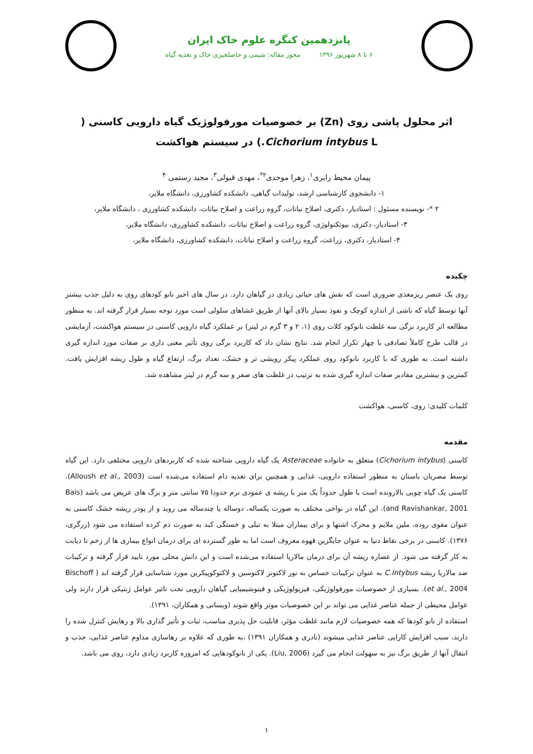پانزدهمین کنگره علوم خاک ایران
۶ تا ۸ شهریور ۱۳۹۶ محور مقاله: شیمی و حاصلخیزی خاک و تغذیه گیاه
اثر محلول پاشی روی (Zn) بر خصوصیات مورفولوژیک گیاه دارویی کاسنی ( Cichorium intybus L.) در سیستم هواکشت
پیمان محیط رابری<sup>۱</sup>، زهرا موحدی<sup>۲*</sup>، مهدی قبولی<sup>۳</sup>، مجید رستمی <sup>۴</sup>
۱- دانشجوی کارشناسی ارشد، تولیدات گیاهی، دانشکده کشاورزی، دانشگاه ملایر،
۲ *- نویسنده مسئول : استادیار، دکتری، اصلاح نباتات، گروه زراعت و اصلاح نباتات، دانشکده کشاورزی ، دانشگاه ملایر،
۳- استادیار، دکتری، بیوتکنولوژی، گروه زراعت و اصلاح نباتات، دانشکده کشاورزی، دانشگاه ملایر،
۴- استادیار، دکتری، زراعت، گروه زراعت و اصلاح نباتات، دانشکده کشاورزی، دانشگاه ملایر،
چکیده
روی یک عنصر ریزمغذی ضروری است که نقش های حیاتی زیادی در گیاهان دارد. در سال های اخیر نانو کودهای روی به دلیل جذب بیشتر آنها توسط گیاه که ناشی از اندازه کوچک و نفوذ بسیار بالای آنها از طریق غشاهای سلولی است مورد توجه بسیار قرار گرفته اند. به منظور مطالعه اثر کاربرد برگی سه غلظت نانوکود کلات روی (۱، ۲ و ۳ گرم در لیتر) بر عملکرد گیاه دارویی کاسنی در سیستم هواکشت، آزمایشی در قالب طرح کاملاً تصادفی با چهار تکرار انجام شد. نتایج نشان داد که کاربرد برگی روی تأثیر معنی داری بر صفات مورد اندازه گیری داشته است. به طوری که با کاربرد نانوکود روی عملکرد پیکر رویشی تر و خشک، تعداد برگ، ارتفاع گیاه و طول ریشه افزایش یافت. کمترین و بیشترین مقادیر صفات اندازه گیری شده به ترتیب در غلظت های صفر و سه گرم در لیتر مشاهده شد.
کلمات کلیدی: روی، کاسنی، هواکشت
مقدمه
کاسنی (Cichorium intybus) متعلق به خانواده Asteraceae یک گیاه دارویی شناخته شده که کاربردهای دارویی مختلفی دارد. این گیاه توسط مصریان باستان به منظور استفاده دارویی، غذایی و همچنین برای تغذیه دام استفاده می‌شده است (Alloush et al., 2003). کاسنی یک گیاه چوبی بالارونده است با طول حدوداً یک متر با ریشه ی عمودی نرم حدودا ۷۵ سانتی متر و برگ های عریض می باشد (Bais and Ravishankar, 2001). این گیاه در نواحی مختلف به صورت یکساله، دوساله یا چندساله می روید و از پودر ریشه خشک کاسنی به عنوان مقوی روده، ملین ملایم و محرک اشتها و برای بیماران مبتلا به تبلی و خستگی کبد به صورت دم کرده استفاده می شود (زرگری، ۱۳۷۶). کاسنی در برخی نقاط دنیا به عنوان جایگزین قهوه معروف است اما به طور گسترده ای برای درمان انواع بیماری ها از زخم تا دیابت به کار گرفته می شود. از عصاره ریشه آن برای درمان مالاریا استفاده می‌شده است و این دانش محلی مورد تایید قرار گرفته و ترکیبات ضد مالاریا ریشه C.Intybus به عنوان ترکیبات حساس به نور لاکتونز لاکتوسین و لاکتوکوپیکرین مورد شناسایی قرار گرفته اند ( Bischoff et al., 2004). بسیاری از خصوصیات مورفولوژیکی، فیزیولوژیکی و فیتوشیمیایی گیاهان دارویی تحت تاثیر عوامل ژنتیکی قرار دارند ولی عوامل محیطی از جمله عناصر غذایی می تواند بر این خصوصیات موثر واقع شوند (ویسانی و همکاران، ۱۳۹۱).
استفاده از نانو کودها که همه خصوصیات لازم مانند غلظت مؤثر، قابلیت حل پذیری مناسب، ثبات و تأثیر گذاری بالا و رهایش کنترل شده را دارند، سبب افزایش کارایی عناصر غذایی میشوند (نادری و همکاران ۱۳۹۱) ،به طوری که علاوه بر رهاسازی مداوم عناصر غذایی، جذب و انتقال آنها از طریق برگ نیز به سهولت انجام می گیرد (Liu, 2006). یکی از نانوکودهایی که امروزه کاربرد زیادی دارد، روی می باشد.
۱